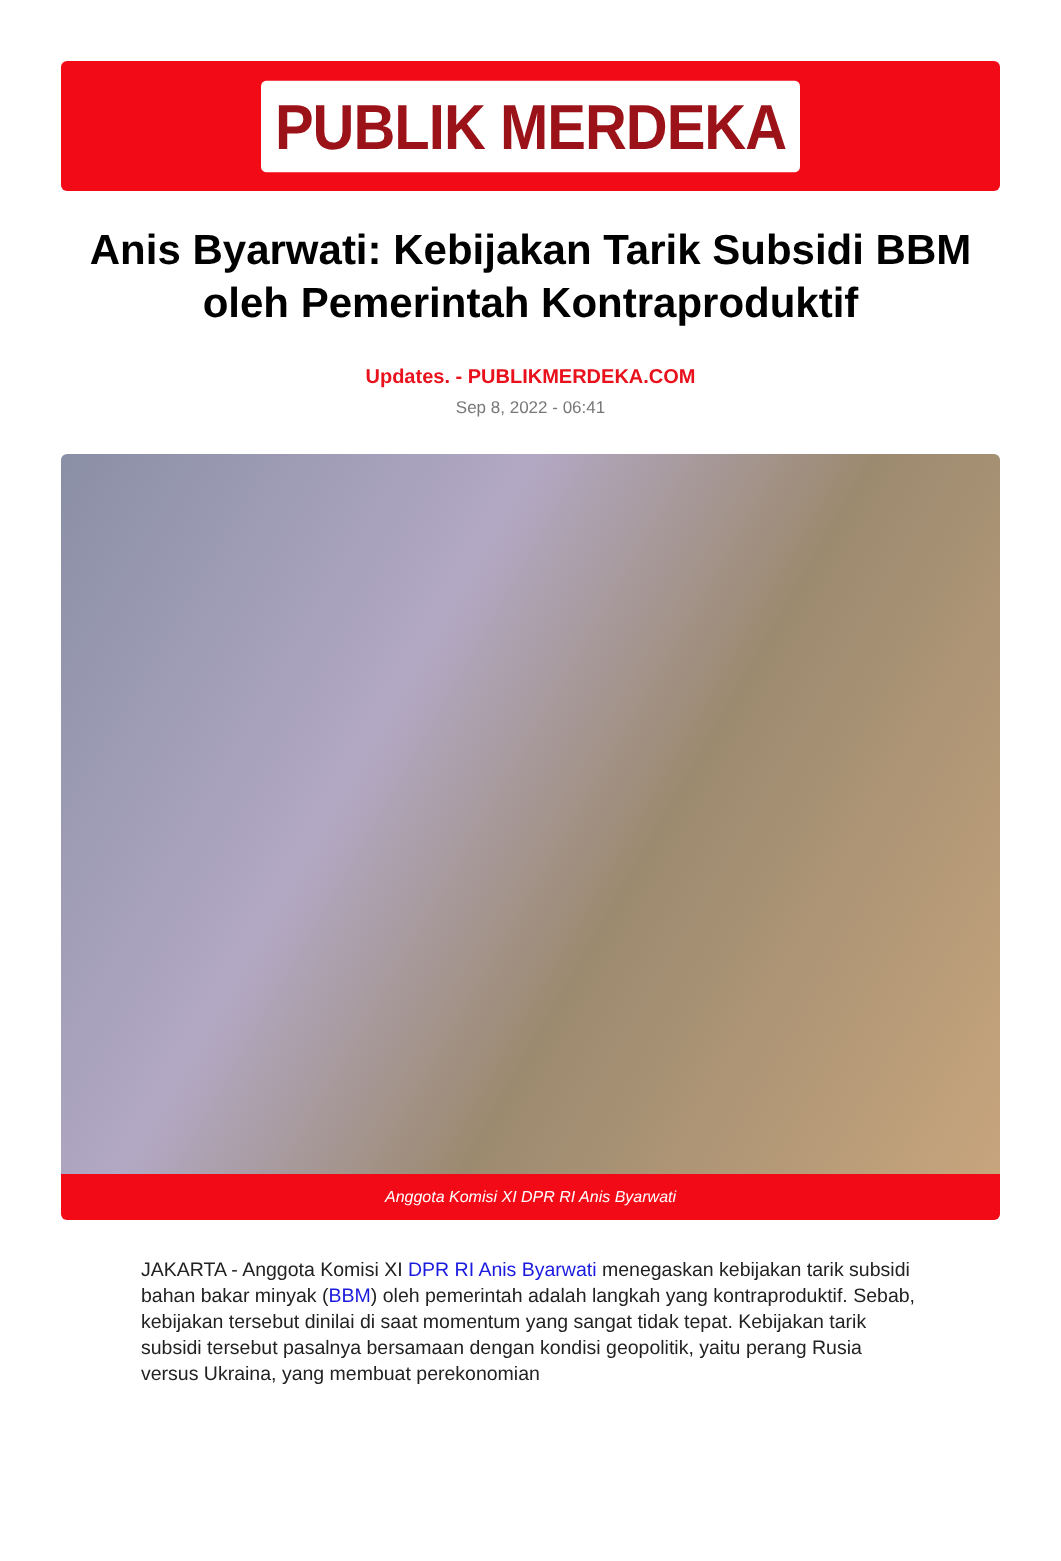PUBLIK MERDEKA
Anis Byarwati: Kebijakan Tarik Subsidi BBM oleh Pemerintah Kontraproduktif
Updates. - PUBLIKMERDEKA.COM
Sep 8, 2022 - 06:41
Anggota Komisi XI DPR RI Anis Byarwati
JAKARTA - Anggota Komisi XI DPR RI Anis Byarwati menegaskan kebijakan tarik subsidi bahan bakar minyak (BBM) oleh pemerintah adalah langkah yang kontraproduktif. Sebab, kebijakan tersebut dinilai di saat momentum yang sangat tidak tepat. Kebijakan tarik subsidi tersebut pasalnya bersamaan dengan kondisi geopolitik, yaitu perang Rusia versus Ukraina, yang membuat perekonomian